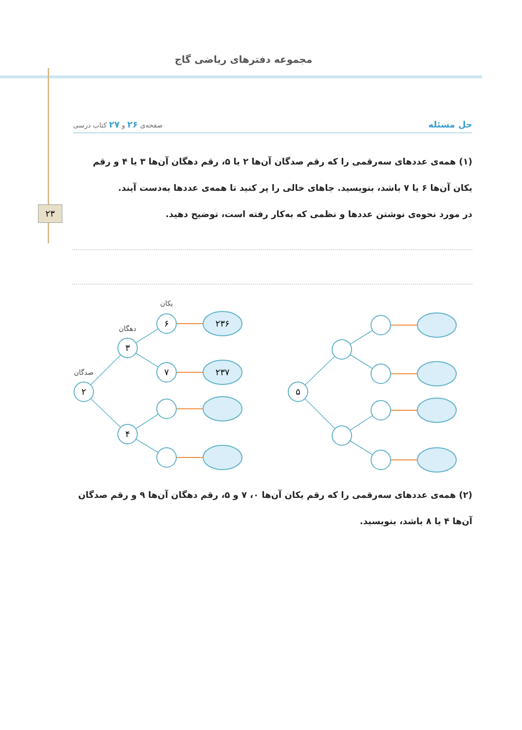مجموعه دفترهای ریاضی گاج
۲۳
حل مسئله صفحه‌ی ۲۶ و ۲۷ کتاب درسی
(۱) همه‌ی عددهای سه‌رقمی را که رقم صدگان آن‌ها ۲ یا ۵، رقم دهگان آن‌ها ۳ یا ۴ و رقم یکان آن‌ها ۶ یا ۷ باشد، بنویسید. جاهای خالی را پر کنید تا همه‌ی عددها به‌دست آیند.
در مورد نحوه‌ی نوشتن عددها و نظمی که به‌کار رفته است، توضیح دهید.
۲
۳
۴
۶
۷
۲۳۶
۲۳۷
۵
صدگان
دهگان
یکان
(۲) همه‌ی عددهای سه‌رقمی را که رقم یکان آن‌ها ۰، ۷ و ۵، رقم دهگان آن‌ها ۹ و رقم صدگان آن‌ها ۴ یا ۸ باشد، بنویسید.